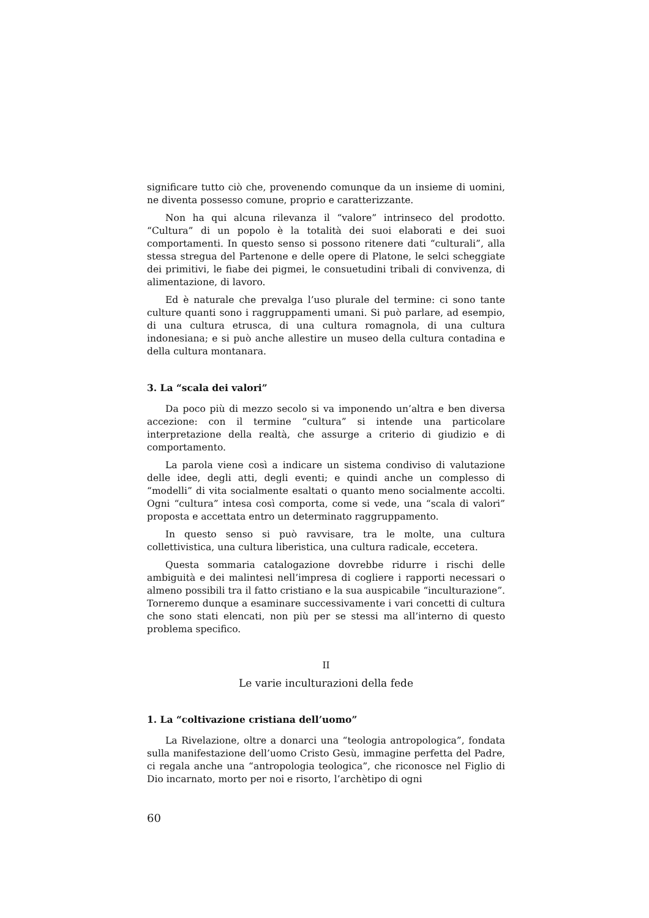significare tutto ciò che, provenendo comunque da un insieme di uomini, ne diventa possesso comune, proprio e caratterizzante.
Non ha qui alcuna rilevanza il “valore” intrinseco del prodotto. “Cultura” di un popolo è la totalità dei suoi elaborati e dei suoi comportamenti. In questo senso si possono ritenere dati “culturali”, alla stessa stregua del Partenone e delle opere di Platone, le selci scheggiate dei primitivi, le fiabe dei pigmei, le consuetudini tribali di convivenza, di alimentazione, di lavoro.
Ed è naturale che prevalga l’uso plurale del termine: ci sono tante culture quanti sono i raggruppamenti umani. Si può parlare, ad esempio, di una cultura etrusca, di una cultura romagnola, di una cultura indonesiana; e si può anche allestire un museo della cultura contadina e della cultura montanara.
3. La “scala dei valori”
Da poco più di mezzo secolo si va imponendo un’altra e ben diversa accezione: con il termine “cultura” si intende una particolare interpretazione della realtà, che assurge a criterio di giudizio e di comportamento.
La parola viene così a indicare un sistema condiviso di valutazione delle idee, degli atti, degli eventi; e quindi anche un complesso di “modelli” di vita socialmente esaltati o quanto meno socialmente accolti. Ogni “cultura” intesa così comporta, come si vede, una “scala di valori” proposta e accettata entro un determinato raggruppamento.
In questo senso si può ravvisare, tra le molte, una cultura collettivistica, una cultura liberistica, una cultura radicale, eccetera.
Questa sommaria catalogazione dovrebbe ridurre i rischi delle ambiguità e dei malintesi nell’impresa di cogliere i rapporti necessari o almeno possibili tra il fatto cristiano e la sua auspicabile “inculturazione”. Torneremo dunque a esaminare successivamente i vari concetti di cultura che sono stati elencati, non più per se stessi ma all’interno di questo problema specifico.
II
Le varie inculturazioni della fede
1. La “coltivazione cristiana dell’uomo”
La Rivelazione, oltre a donarci una “teologia antropologica”, fondata sulla manifestazione dell’uomo Cristo Gesù, immagine perfetta del Padre, ci regala anche una “antropologia teologica”, che riconosce nel Figlio di Dio incarnato, morto per noi e risorto, l’archètipo di ogni
60